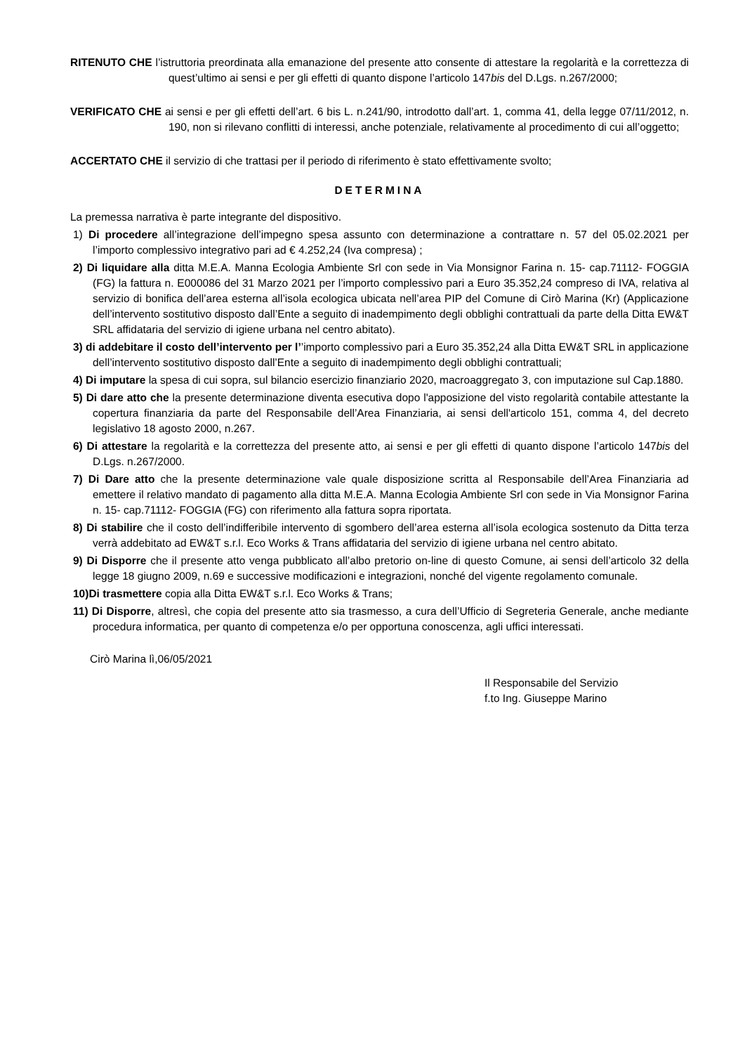RITENUTO CHE l’istruttoria preordinata alla emanazione del presente atto consente di attestare la regolarità e la correttezza di quest’ultimo ai sensi e per gli effetti di quanto dispone l’articolo 147bis del D.Lgs. n.267/2000;
VERIFICATO CHE ai sensi e per gli effetti dell’art. 6 bis L. n.241/90, introdotto dall’art. 1, comma 41, della legge 07/11/2012, n. 190, non si rilevano conflitti di interessi, anche potenziale, relativamente al procedimento di cui all’oggetto;
ACCERTATO CHE il servizio di che trattasi per il periodo di riferimento è stato effettivamente svolto;
DETERMINA
La premessa narrativa è parte integrante del dispositivo.
1) Di procedere all’integrazione dell’impegno spesa assunto con determinazione a contrattare n. 57 del 05.02.2021 per l’importo complessivo integrativo pari ad € 4.252,24 (Iva compresa) ;
2) Di liquidare alla ditta M.E.A. Manna Ecologia Ambiente Srl con sede in Via Monsignor Farina n. 15- cap.71112- FOGGIA (FG) la fattura n. E000086 del 31 Marzo 2021 per l’importo complessivo pari a Euro 35.352,24 compreso di IVA, relativa al servizio di bonifica dell’area esterna all’isola ecologica ubicata nell’area PIP del Comune di Cirò Marina (Kr) (Applicazione dell’intervento sostitutivo disposto dall’Ente a seguito di inadempimento degli obblighi contrattuali da parte della Ditta EW&T SRL affidataria del servizio di igiene urbana nel centro abitato).
3) di addebitare il costo dell’intervento per l’’importo complessivo pari a Euro 35.352,24 alla Ditta EW&T SRL in applicazione dell’intervento sostitutivo disposto dall’Ente a seguito di inadempimento degli obblighi contrattuali;
4) Di imputare la spesa di cui sopra, sul bilancio esercizio finanziario 2020, macroaggregato 3, con imputazione sul Cap.1880.
5) Di dare atto che la presente determinazione diventa esecutiva dopo l'apposizione del visto regolarità contabile attestante la copertura finanziaria da parte del Responsabile dell’Area Finanziaria, ai sensi dell'articolo 151, comma 4, del decreto legislativo 18 agosto 2000, n.267.
6) Di attestare la regolarità e la correttezza del presente atto, ai sensi e per gli effetti di quanto dispone l’articolo 147bis del D.Lgs. n.267/2000.
7) Di Dare atto che la presente determinazione vale quale disposizione scritta al Responsabile dell’Area Finanziaria ad emettere il relativo mandato di pagamento alla ditta M.E.A. Manna Ecologia Ambiente Srl con sede in Via Monsignor Farina n. 15- cap.71112- FOGGIA (FG) con riferimento alla fattura sopra riportata.
8) Di stabilire che il costo dell’indifferibile intervento di sgombero dell’area esterna all’isola ecologica sostenuto da Ditta terza verrà addebitato ad EW&T s.r.l. Eco Works & Trans affidataria del servizio di igiene urbana nel centro abitato.
9) Di Disporre che il presente atto venga pubblicato all’albo pretorio on-line di questo Comune, ai sensi dell’articolo 32 della legge 18 giugno 2009, n.69 e successive modificazioni e integrazioni, nonché del vigente regolamento comunale.
10)Di trasmettere copia alla Ditta EW&T s.r.l. Eco Works & Trans;
11) Di Disporre, altresì, che copia del presente atto sia trasmesso, a cura dell’Ufficio di Segreteria Generale, anche mediante procedura informatica, per quanto di competenza e/o per opportuna conoscenza, agli uffici interessati.
Cirò Marina lì,06/05/2021
Il Responsabile del Servizio
f.to Ing. Giuseppe Marino